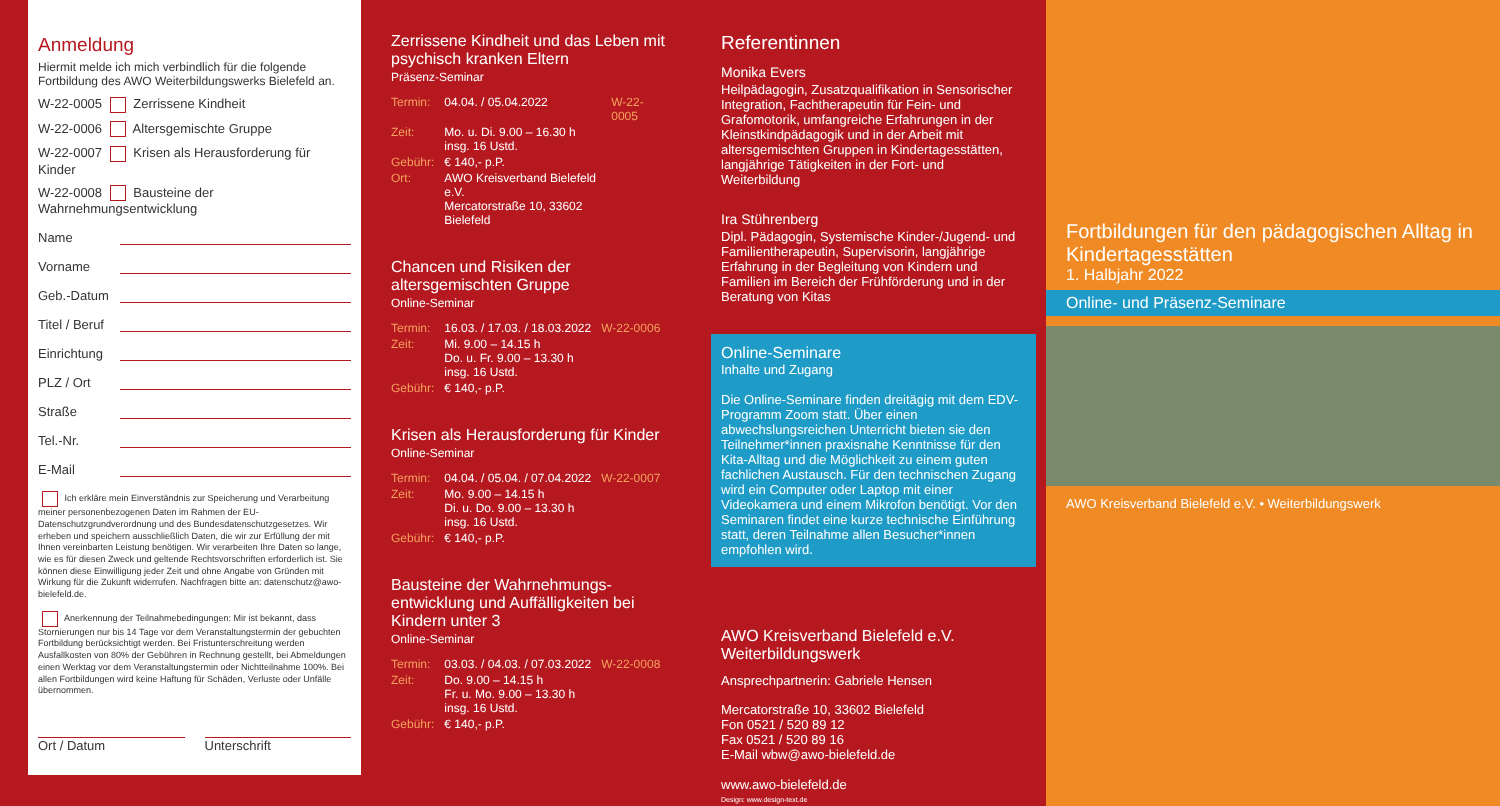Anmeldung
Hiermit melde ich mich verbindlich für die folgende Fortbildung des AWO Weiterbildungswerks Bielefeld an.
W-22-0005 Zerrissene Kindheit
W-22-0006 Altersgemischte Gruppe
W-22-0007 Krisen als Herausforderung für Kinder
W-22-0008 Bausteine der Wahrnehmungsentwicklung
Name
Vorname
Geb.-Datum
Titel / Beruf
Einrichtung
PLZ / Ort
Straße
Tel.-Nr.
E-Mail
Ich erkläre mein Einverständnis zur Speicherung und Verarbeitung meiner personenbezogenen Daten im Rahmen der EU-Datenschutzgrundverordnung und des Bundesdatenschutzgesetzes. Wir erheben und speichern ausschließlich Daten, die wir zur Erfüllung der mit Ihnen vereinbarten Leistung benötigen. Wir verarbeiten Ihre Daten so lange, wie es für diesen Zweck und geltende Rechtsvorschriften erforderlich ist. Sie können diese Einwilligung jeder Zeit und ohne Angabe von Gründen mit Wirkung für die Zukunft widerrufen. Nachfragen bitte an: datenschutz@awo-bielefeld.de.
Anerkennung der Teilnahmebedingungen: Mir ist bekannt, dass Stornierungen nur bis 14 Tage vor dem Veranstaltungstermin der gebuchten Fortbildung berücksichtigt werden. Bei Fristunterschreitung werden Ausfallkosten von 80% der Gebühren in Rechnung gestellt, bei Abmeldungen einen Werktag vor dem Veranstaltungstermin oder Nichtteilnahme 100%. Bei allen Fortbildungen wird keine Haftung für Schäden, Verluste oder Unfälle übernommen.
Ort / Datum Unterschrift
Zerrissene Kindheit und das Leben mit psychisch kranken Eltern
Präsenz-Seminar
| Termin: | 04.04. / 05.04.2022 | W-22-0005 |
| Zeit: | Mo. u. Di. 9.00 – 16.30 h insg. 16 Ustd. | |
| Gebühr: | € 140,- p.P. | |
| Ort: | AWO Kreisverband Bielefeld e.V. Mercatorstraße 10, 33602 Bielefeld | |
Chancen und Risiken der altersgemischten Gruppe
Online-Seminar
| Termin: | 16.03. / 17.03. / 18.03.2022 | W-22-0006 |
| Zeit: | Mi. 9.00 – 14.15 h Do. u. Fr. 9.00 – 13.30 h insg. 16 Ustd. | |
| Gebühr: | € 140,- p.P. | |
Krisen als Herausforderung für Kinder
Online-Seminar
| Termin: | 04.04. / 05.04. / 07.04.2022 | W-22-0007 |
| Zeit: | Mo. 9.00 – 14.15 h Di. u. Do. 9.00 – 13.30 h insg. 16 Ustd. | |
| Gebühr: | € 140,- p.P. | |
Bausteine der Wahrnehmungs­entwicklung und Auffälligkeiten bei Kindern unter 3
Online-Seminar
| Termin: | 03.03. / 04.03. / 07.03.2022 | W-22-0008 |
| Zeit: | Do. 9.00 – 14.15 h Fr. u. Mo. 9.00 – 13.30 h insg. 16 Ustd. | |
| Gebühr: | € 140,- p.P. | |
Referentinnen
Monika Evers
Heilpädagogin, Zusatzqualifikation in Sensorischer Integration, Fachtherapeutin für Fein- und Grafomotorik, umfangreiche Erfahrungen in der Kleinstkindpädagogik und in der Arbeit mit altersgemischten Gruppen in Kindertagesstätten, langjährige Tätigkeiten in der Fort- und Weiterbildung
Ira Stührenberg
Dipl. Pädagogin, Systemische Kinder-/Jugend- und Familientherapeutin, Supervisorin, langjährige Erfahrung in der Begleitung von Kindern und Familien im Bereich der Frühförderung und in der Beratung von Kitas
Online-Seminare
Inhalte und Zugang
Die Online-Seminare finden dreitägig mit dem EDV-Programm Zoom statt. Über einen abwechslungsreichen Unterricht bieten sie den Teilnehmer*innen praxisnahe Kenntnisse für den Kita-Alltag und die Möglichkeit zu einem guten fachlichen Austausch. Für den technischen Zugang wird ein Computer oder Laptop mit einer Videokamera und einem Mikrofon benötigt. Vor den Seminaren findet eine kurze technische Einführung statt, deren Teilnahme allen Besucher*innen empfohlen wird.
AWO Kreisverband Bielefeld e.V.
Weiterbildungswerk
Ansprechpartnerin: Gabriele Hensen
Mercatorstraße 10, 33602 Bielefeld
Fon 0521 / 520 89 12
Fax 0521 / 520 89 16
E-Mail wbw@awo-bielefeld.de
www.awo-bielefeld.de
Design: www.design-text.de
Fortbildungen für den pädagogischen Alltag in Kindertagesstätten
1. Halbjahr 2022
Online- und Präsenz-Seminare
AWO Kreisverband Bielefeld e.V. • Weiterbildungswerk